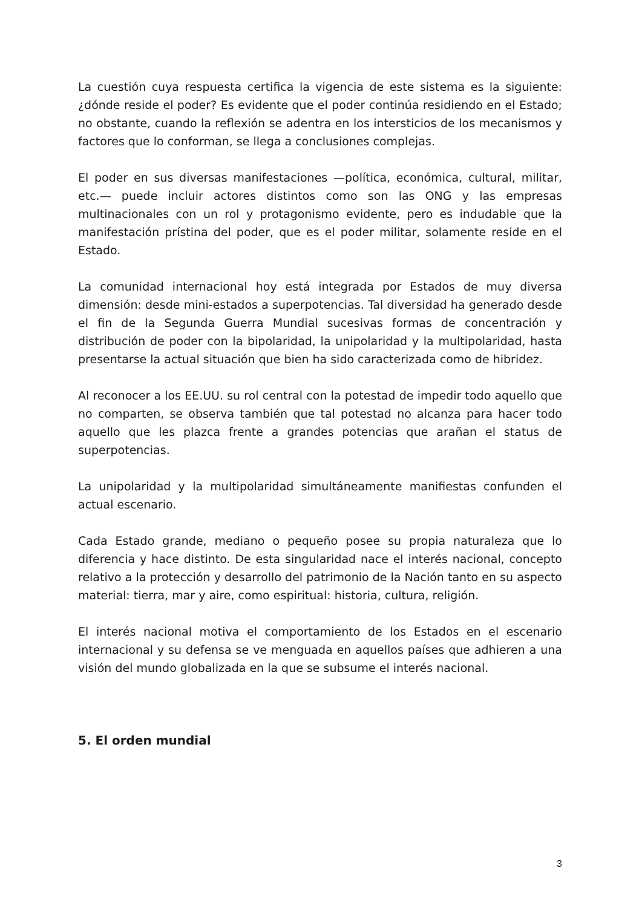La cuestión cuya respuesta certifica la vigencia de este sistema es la siguiente: ¿dónde reside el poder? Es evidente que el poder continúa residiendo en el Estado; no obstante, cuando la reflexión se adentra en los intersticios de los mecanismos y factores que lo conforman, se llega a conclusiones complejas.
El poder en sus diversas manifestaciones —política, económica, cultural, militar, etc.— puede incluir actores distintos como son las ONG y las empresas multinacionales con un rol y protagonismo evidente, pero es indudable que la manifestación prístina del poder, que es el poder militar, solamente reside en el Estado.
La comunidad internacional hoy está integrada por Estados de muy diversa dimensión: desde mini-estados a superpotencias. Tal diversidad ha generado desde el fin de la Segunda Guerra Mundial sucesivas formas de concentración y distribución de poder con la bipolaridad, la unipolaridad y la multipolaridad, hasta presentarse la actual situación que bien ha sido caracterizada como de hibridez.
Al reconocer a los EE.UU. su rol central con la potestad de impedir todo aquello que no comparten, se observa también que tal potestad no alcanza para hacer todo aquello que les plazca frente a grandes potencias que arañan el status de superpotencias.
La unipolaridad y la multipolaridad simultáneamente manifiestas confunden el actual escenario.
Cada Estado grande, mediano o pequeño posee su propia naturaleza que lo diferencia y hace distinto. De esta singularidad nace el interés nacional, concepto relativo a la protección y desarrollo del patrimonio de la Nación tanto en su aspecto material: tierra, mar y aire, como espiritual: historia, cultura, religión.
El interés nacional motiva el comportamiento de los Estados en el escenario internacional y su defensa se ve menguada en aquellos países que adhieren a una visión del mundo globalizada en la que se subsume el interés nacional.
5. El orden mundial
3